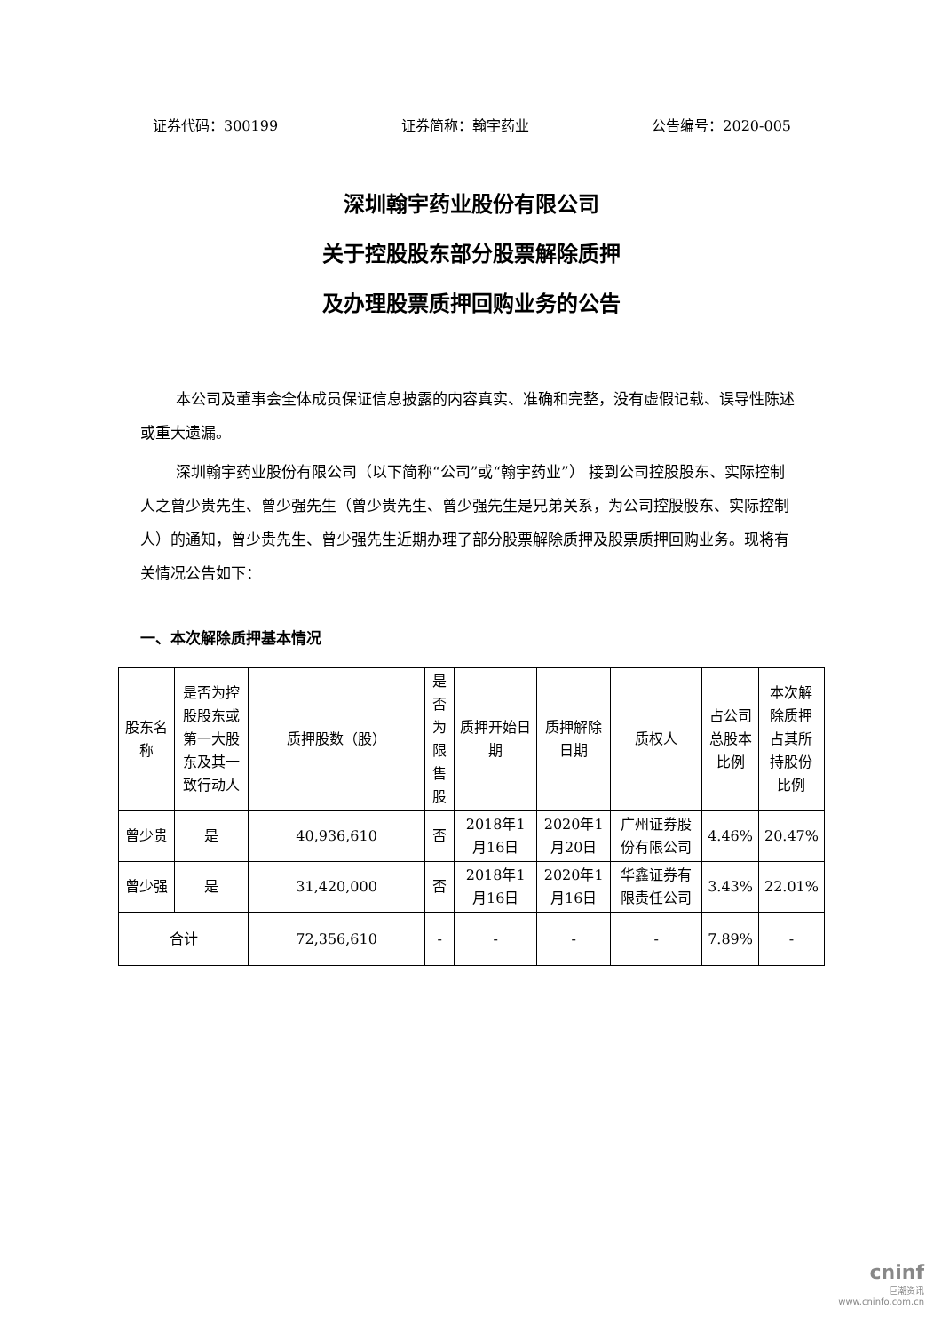证券代码：300199 证券简称：翰宇药业 公告编号：2020-005
深圳翰宇药业股份有限公司
关于控股股东部分股票解除质押
及办理股票质押回购业务的公告
本公司及董事会全体成员保证信息披露的内容真实、准确和完整，没有虚假记载、误导性陈述或重大遗漏。
深圳翰宇药业股份有限公司（以下简称“公司”或“翰宇药业”） 接到公司控股股东、实际控制人之曾少贵先生、曾少强先生（曾少贵先生、曾少强先生是兄弟关系，为公司控股股东、实际控制人）的通知，曾少贵先生、曾少强先生近期办理了部分股票解除质押及股票质押回购业务。现将有关情况公告如下：
一、本次解除质押基本情况
| 股东名称 | 是否为控股股东或第一大股东及其一致行动人 | 质押股数（股） | 是否为限售股 | 质押开始日期 | 质押解除日期 | 质权人 | 占公司总股本比例 | 本次解除质押占其所持股份比例 |
| --- | --- | --- | --- | --- | --- | --- | --- | --- |
| 曾少贵 | 是 | 40,936,610 | 否 | 2018年1月16日 | 2020年1月20日 | 广州证券股份有限公司 | 4.46% | 20.47% |
| 曾少强 | 是 | 31,420,000 | 否 | 2018年1月16日 | 2020年1月16日 | 华鑫证券有限责任公司 | 3.43% | 22.01% |
| 合计 | | 72,356,610 | - | - | - | - | 7.89% | - |
cninf
巨潮资讯
www.cninfo.com.cn